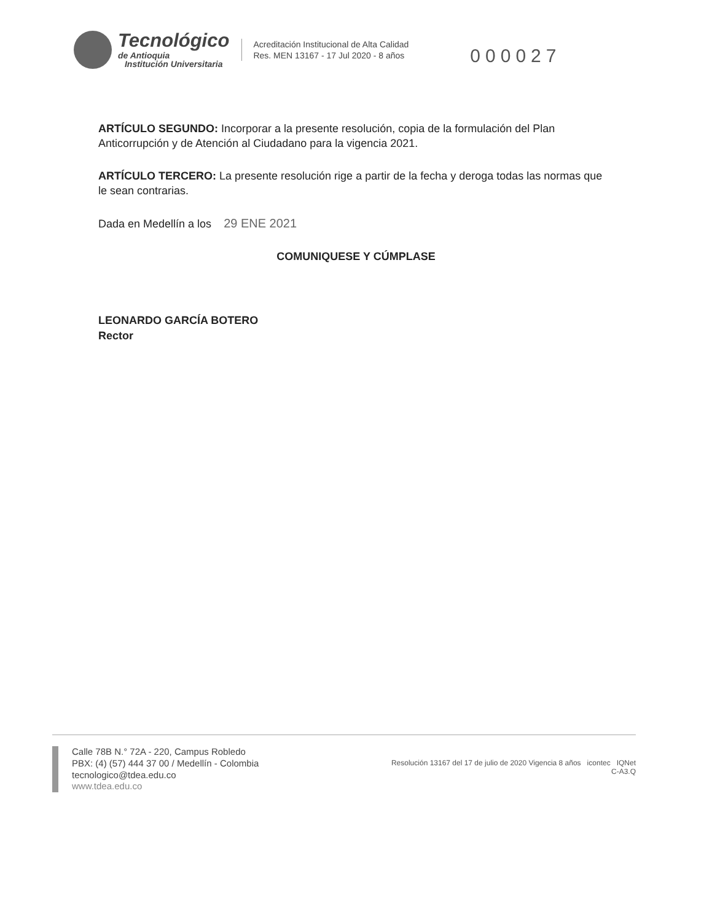Tecnológico
de Antioquia
Institución Universitaria
Acreditación Institucional de Alta Calidad
Res. MEN 13167 - 17 Jul 2020 - 8 años
000027
ARTÍCULO SEGUNDO: Incorporar a la presente resolución, copia de la formulación del Plan Anticorrupción y de Atención al Ciudadano para la vigencia 2021.
ARTÍCULO TERCERO: La presente resolución rige a partir de la fecha y deroga todas las normas que le sean contrarias.
Dada en Medellín a los 29 ENE 2021
COMUNIQUESE Y CÚMPLASE
LEONARDO GARCÍA BOTERO
Rector
Calle 78B N.° 72A - 220, Campus Robledo
PBX: (4) (57) 444 37 00 / Medellín - Colombia
tecnologico@tdea.edu.co
www.tdea.edu.co
Resolución 13167 del 17 de julio de 2020 Vigencia 8 años icontec IQNet
C-A3.Q